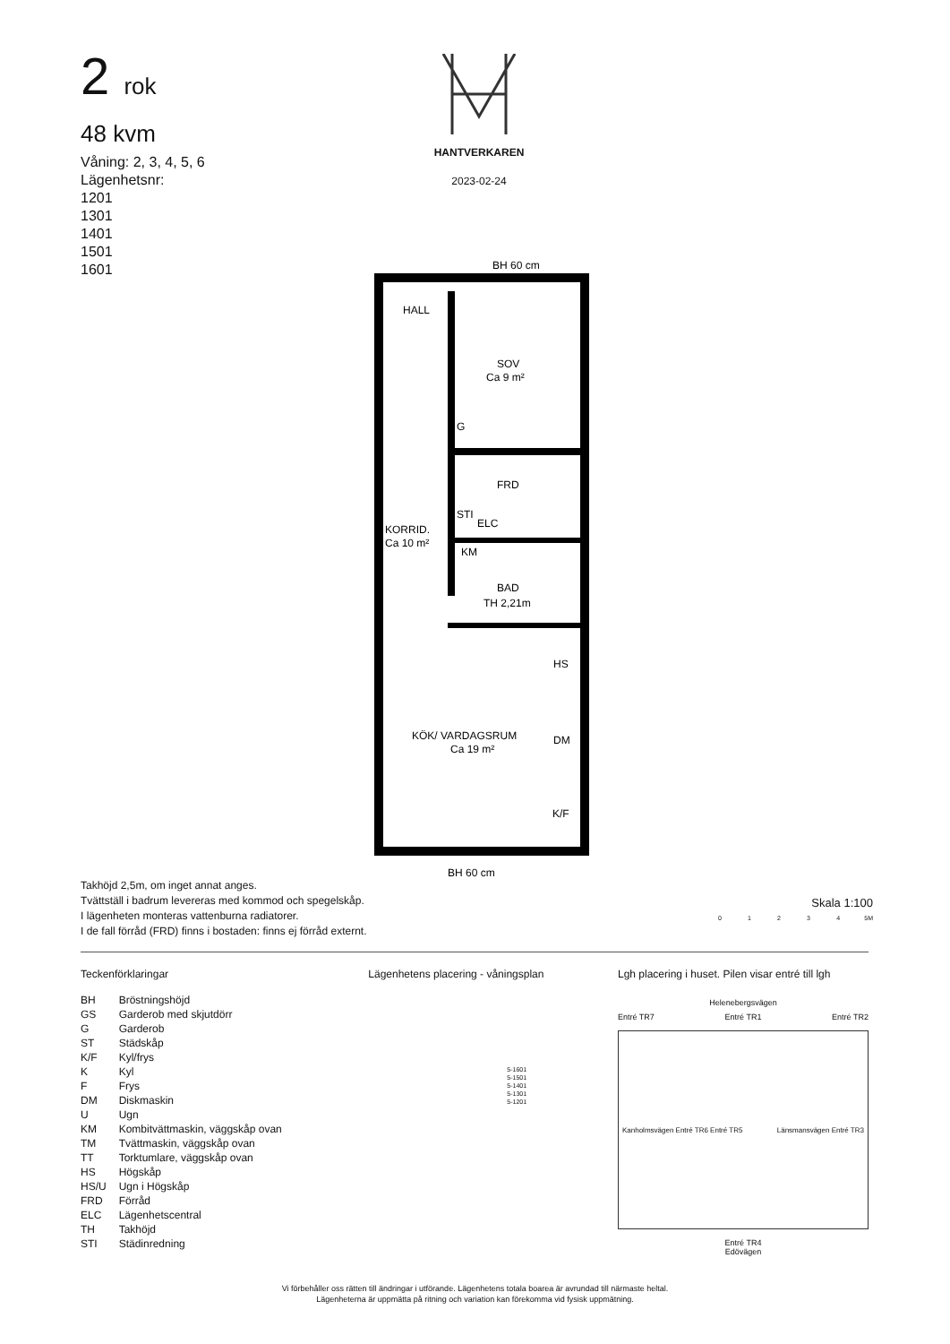2 rok
48 kvm
Våning: 2, 3, 4, 5, 6
Lägenhetsnr:
1201
1301
1401
1501
1601
HANTVERKAREN
2023-02-24
BH 60 cm
HALL
SOV
Ca 9 m²
FRD
KORRID.
Ca 10 m²
BAD
TH 2,21m
KÖK/ VARDAGSRUM
Ca 19 m²
G
KM
STI
ELC
HS
DM
K/F
BH 60 cm
Takhöjd 2,5m, om inget annat anges.
Tvättställ i badrum levereras med kommod och spegelskåp.
I lägenheten monteras vattenburna radiatorer.
I de fall förråd (FRD) finns i bostaden: finns ej förråd externt.
Skala 1:100
0 1 2 3 4 5M
Teckenförklaringar
| BH | Bröstningshöjd |
| GS | Garderob med skjutdörr |
| G | Garderob |
| ST | Städskåp |
| K/F | Kyl/frys |
| K | Kyl |
| F | Frys |
| DM | Diskmaskin |
| U | Ugn |
| KM | Kombitvättmaskin, väggskåp ovan |
| TM | Tvättmaskin, väggskåp ovan |
| TT | Torktumlare, väggskåp ovan |
| HS | Högskåp |
| HS/U | Ugn i Högskåp |
| FRD | Förråd |
| ELC | Lägenhetscentral |
| TH | Takhöjd |
| STI | Städinredning |
Lägenhetens placering - våningsplan
5-1601
5-1501
5-1401
5-1301
5-1201
Lgh placering i huset. Pilen visar entré till lgh
Helenebergsvägen
Entré TR7 Entré TR1 Entré TR2
Kanholmsvägen Entré TR6 Entré TR5 Länsmansvägen Entré TR3
Entré TR4
Edövägen
Vi förbehåller oss rätten till ändringar i utförande. Lägenhetens totala boarea är avrundad till närmaste heltal.
Lägenheterna är uppmätta på ritning och variation kan förekomma vid fysisk uppmätning.